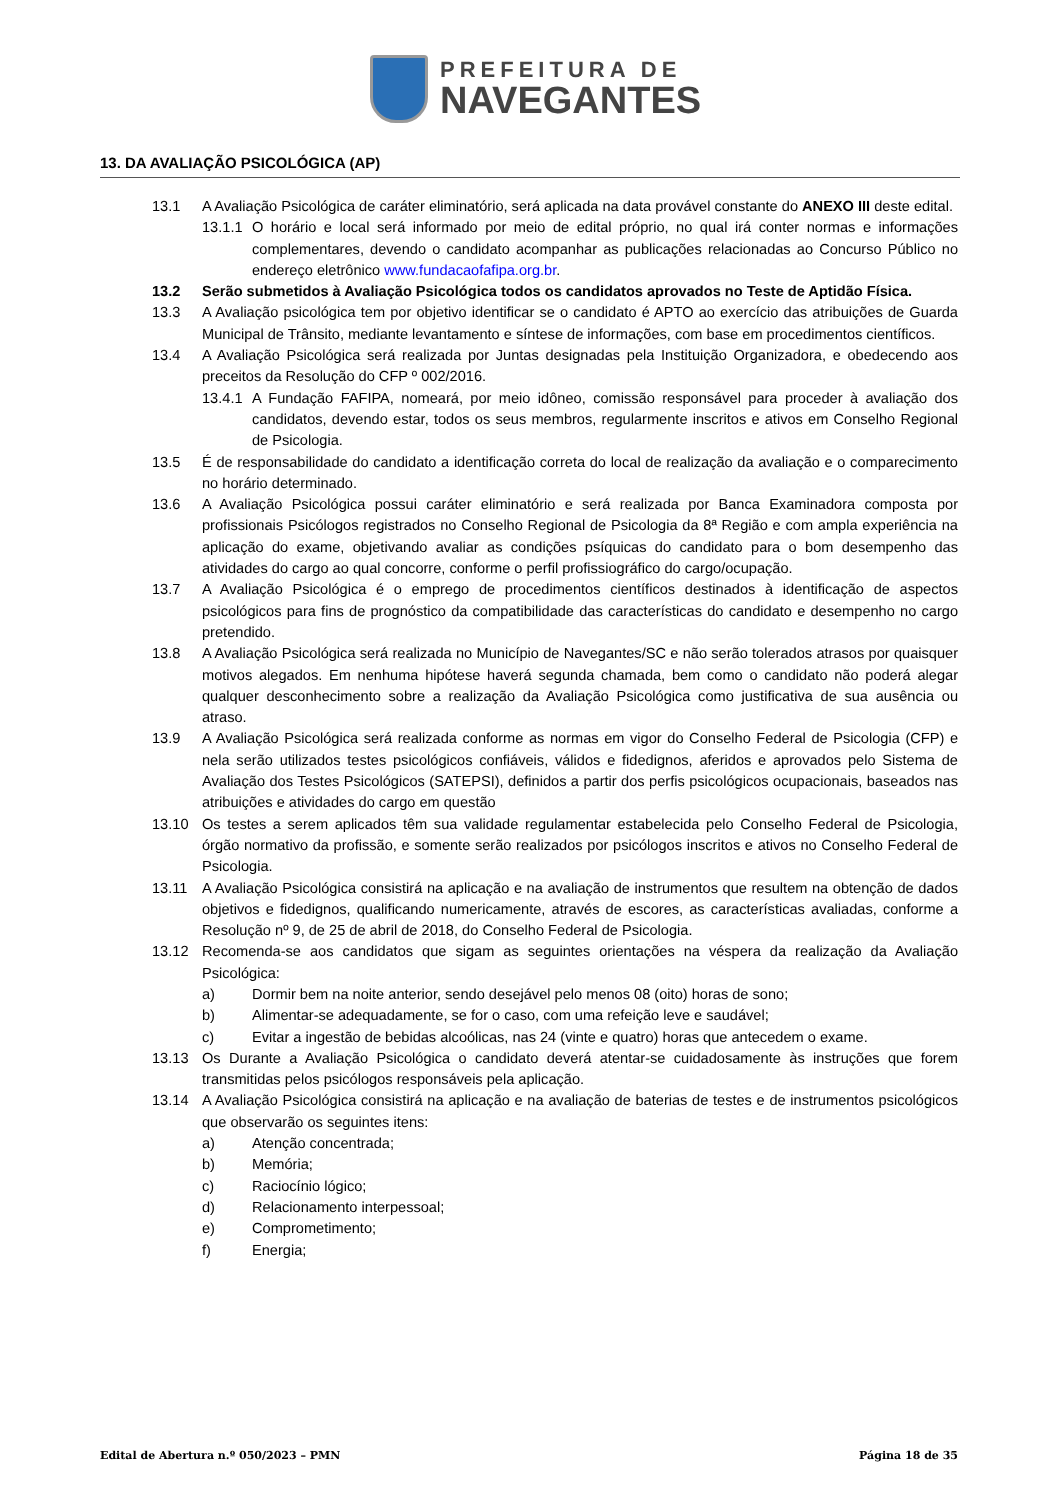PREFEITURA DE
NAVEGANTES
13. DA AVALIAÇÃO PSICOLÓGICA (AP)
13.1 A Avaliação Psicológica de caráter eliminatório, será aplicada na data provável constante do ANEXO III deste edital.
13.1.1
O horário e local será informado por meio de edital próprio, no qual irá conter normas e informações complementares, devendo o candidato acompanhar as publicações relacionadas ao Concurso Público no endereço eletrônico www.fundacaofafipa.org.br.
13.2 Serão submetidos à Avaliação Psicológica todos os candidatos aprovados no Teste de Aptidão Física.
13.3 A Avaliação psicológica tem por objetivo identificar se o candidato é APTO ao exercício das atribuições de Guarda Municipal de Trânsito, mediante levantamento e síntese de informações, com base em procedimentos científicos.
13.4 A Avaliação Psicológica será realizada por Juntas designadas pela Instituição Organizadora, e obedecendo aos preceitos da Resolução do CFP º 002/2016.
13.4.1
A Fundação FAFIPA, nomeará, por meio idôneo, comissão responsável para proceder à avaliação dos candidatos, devendo estar, todos os seus membros, regularmente inscritos e ativos em Conselho Regional de Psicologia.
13.5 É de responsabilidade do candidato a identificação correta do local de realização da avaliação e o comparecimento no horário determinado.
13.6 A Avaliação Psicológica possui caráter eliminatório e será realizada por Banca Examinadora composta por profissionais Psicólogos registrados no Conselho Regional de Psicologia da 8ª Região e com ampla experiência na aplicação do exame, objetivando avaliar as condições psíquicas do candidato para o bom desempenho das atividades do cargo ao qual concorre, conforme o perfil profissiográfico do cargo/ocupação.
13.7 A Avaliação Psicológica é o emprego de procedimentos científicos destinados à identificação de aspectos psicológicos para fins de prognóstico da compatibilidade das características do candidato e desempenho no cargo pretendido.
13.8 A Avaliação Psicológica será realizada no Município de Navegantes/SC e não serão tolerados atrasos por quaisquer motivos alegados. Em nenhuma hipótese haverá segunda chamada, bem como o candidato não poderá alegar qualquer desconhecimento sobre a realização da Avaliação Psicológica como justificativa de sua ausência ou atraso.
13.9 A Avaliação Psicológica será realizada conforme as normas em vigor do Conselho Federal de Psicologia (CFP) e nela serão utilizados testes psicológicos confiáveis, válidos e fidedignos, aferidos e aprovados pelo Sistema de Avaliação dos Testes Psicológicos (SATEPSI), definidos a partir dos perfis psicológicos ocupacionais, baseados nas atribuições e atividades do cargo em questão
13.10 Os testes a serem aplicados têm sua validade regulamentar estabelecida pelo Conselho Federal de Psicologia, órgão normativo da profissão, e somente serão realizados por psicólogos inscritos e ativos no Conselho Federal de Psicologia.
13.11 A Avaliação Psicológica consistirá na aplicação e na avaliação de instrumentos que resultem na obtenção de dados objetivos e fidedignos, qualificando numericamente, através de escores, as características avaliadas, conforme a Resolução nº 9, de 25 de abril de 2018, do Conselho Federal de Psicologia.
13.12 Recomenda-se aos candidatos que sigam as seguintes orientações na véspera da realização da Avaliação Psicológica:
a) Dormir bem na noite anterior, sendo desejável pelo menos 08 (oito) horas de sono;
b) Alimentar-se adequadamente, se for o caso, com uma refeição leve e saudável;
c) Evitar a ingestão de bebidas alcoólicas, nas 24 (vinte e quatro) horas que antecedem o exame.
13.13 Os Durante a Avaliação Psicológica o candidato deverá atentar-se cuidadosamente às instruções que forem transmitidas pelos psicólogos responsáveis pela aplicação.
13.14 A Avaliação Psicológica consistirá na aplicação e na avaliação de baterias de testes e de instrumentos psicológicos que observarão os seguintes itens:
a) Atenção concentrada;
b) Memória;
c) Raciocínio lógico;
d) Relacionamento interpessoal;
e) Comprometimento;
f) Energia;
Edital de Abertura n.º 050/2023 – PMN Página 18 de 35